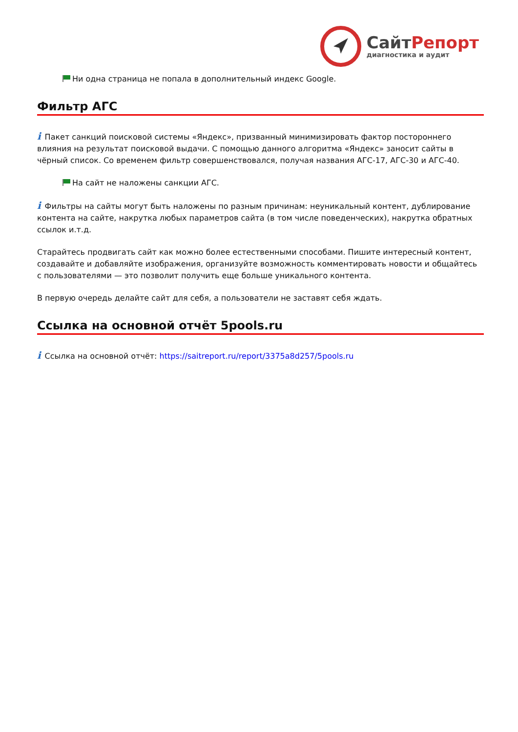СайтРепорт
диагностика и аудит
Ни одна страница не попала в дополнительный индекс Google.
Фильтр АГС
i Пакет санкций поисковой системы «Яндекс», призванный минимизировать фактор постороннего влияния на результат поисковой выдачи. С помощью данного алгоритма «Яндекс» заносит сайты в чёрный список. Со временем фильтр совершенствовался, получая названия АГС-17, АГС-30 и АГС-40.
На сайт не наложены санкции АГС.
i Фильтры на сайты могут быть наложены по разным причинам: неуникальный контент, дублирование контента на сайте, накрутка любых параметров сайта (в том числе поведенческих), накрутка обратных ссылок и.т.д.
Старайтесь продвигать сайт как можно более естественными способами. Пишите интересный контент, создавайте и добавляйте изображения, организуйте возможность комментировать новости и общайтесь с пользователями — это позволит получить еще больше уникального контента.
В первую очередь делайте сайт для себя, а пользователи не заставят себя ждать.
Ссылка на основной отчёт 5pools.ru
i Ссылка на основной отчёт: https://saitreport.ru/report/3375a8d257/5pools.ru